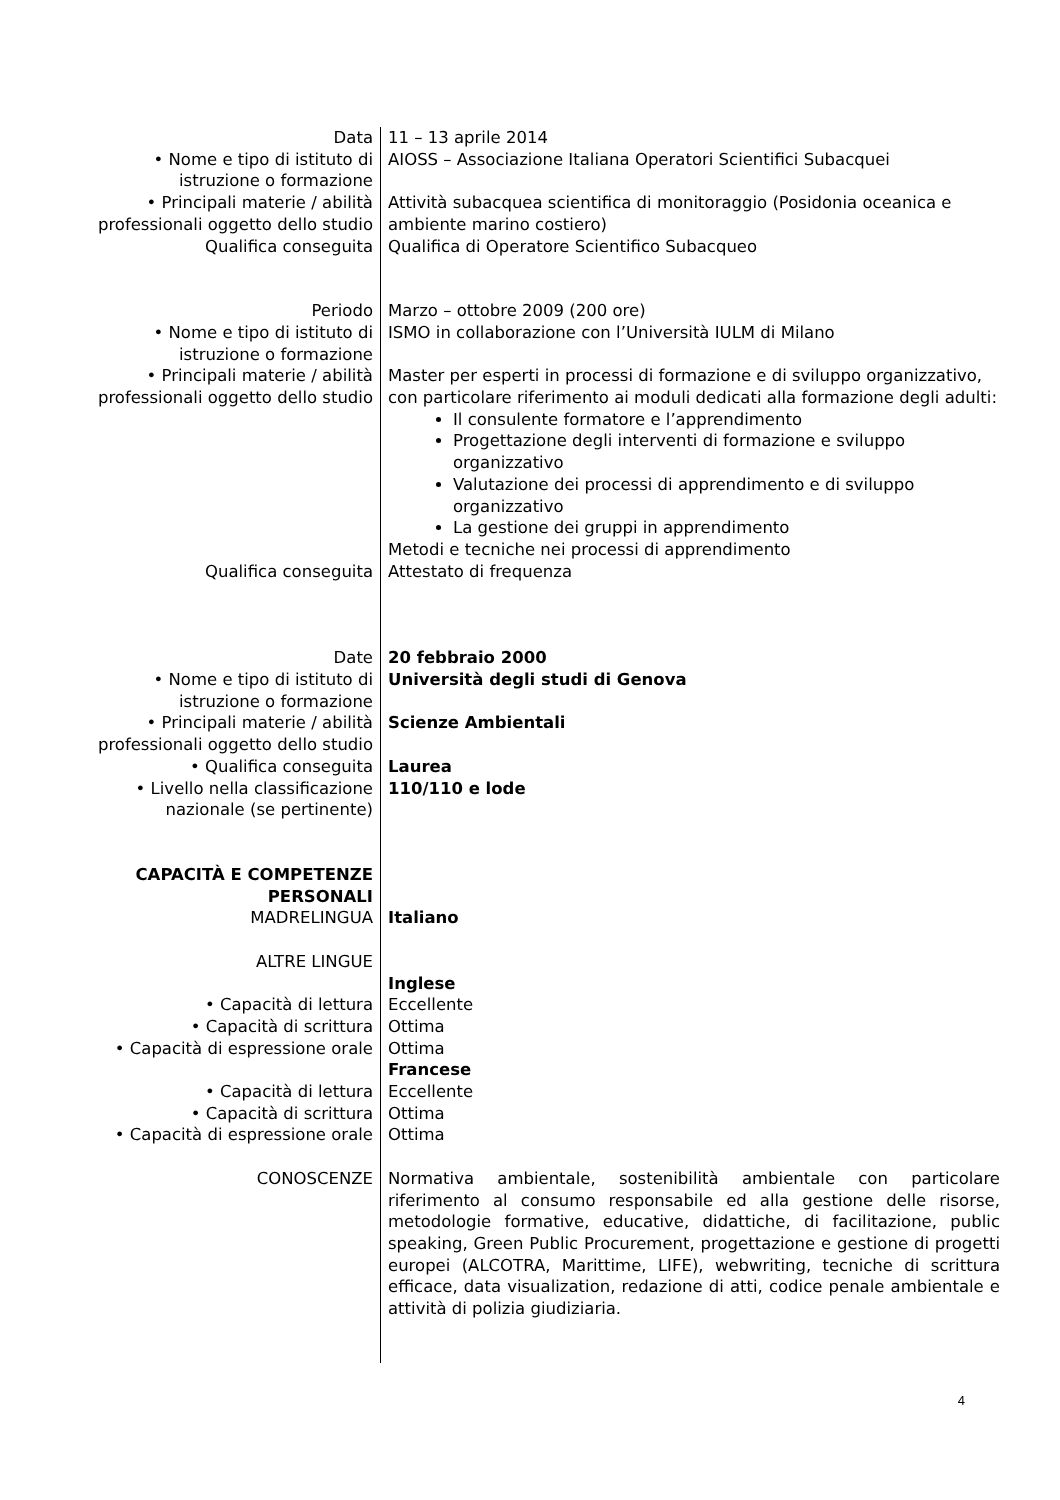| Data | 11 – 13 aprile 2014 |
| • Nome e tipo di istituto di istruzione o formazione | AIOSS – Associazione Italiana Operatori Scientifici Subacquei |
| • Principali materie / abilità professionali oggetto dello studio | Attività subacquea scientifica di monitoraggio (Posidonia oceanica e ambiente marino costiero) |
| Qualifica conseguita | Qualifica di Operatore Scientifico Subacqueo |
| Periodo | Marzo – ottobre 2009 (200 ore) |
| • Nome e tipo di istituto di istruzione o formazione | ISMO in collaborazione con l’Università IULM di Milano |
| • Principali materie / abilità professionali oggetto dello studio | Master per esperti in processi di formazione e di sviluppo organizzativo, con particolare riferimento ai moduli dedicati alla formazione degli adulti: Il consulente formatore e l’apprendimento Progettazione degli interventi di formazione e sviluppo organizzativo Valutazione dei processi di apprendimento e di sviluppo organizzativo La gestione dei gruppi in apprendimento Metodi e tecniche nei processi di apprendimento |
| Qualifica conseguita | Attestato di frequenza |
| Date | 20 febbraio 2000 |
| • Nome e tipo di istituto di istruzione o formazione | Università degli studi di Genova |
| • Principali materie / abilità professionali oggetto dello studio | Scienze Ambientali |
| • Qualifica conseguita | Laurea |
| • Livello nella classificazione nazionale (se pertinente) | 110/110 e lode |
| CAPACITÀ E COMPETENZE PERSONALI | |
| MADRELINGUA | Italiano |
| ALTRE LINGUE | |
| | Inglese |
| • Capacità di lettura | Eccellente |
| • Capacità di scrittura | Ottima |
| • Capacità di espressione orale | Ottima |
| | Francese |
| • Capacità di lettura | Eccellente |
| • Capacità di scrittura | Ottima |
| • Capacità di espressione orale | Ottima |
| CONOSCENZE | Normativa ambientale, sostenibilità ambientale con particolare riferimento al consumo responsabile ed alla gestione delle risorse, metodologie formative, educative, didattiche, di facilitazione, public speaking, Green Public Procurement, progettazione e gestione di progetti europei (ALCOTRA, Marittime, LIFE), webwriting, tecniche di scrittura efficace, data visualization, redazione di atti, codice penale ambientale e attività di polizia giudiziaria. |
4